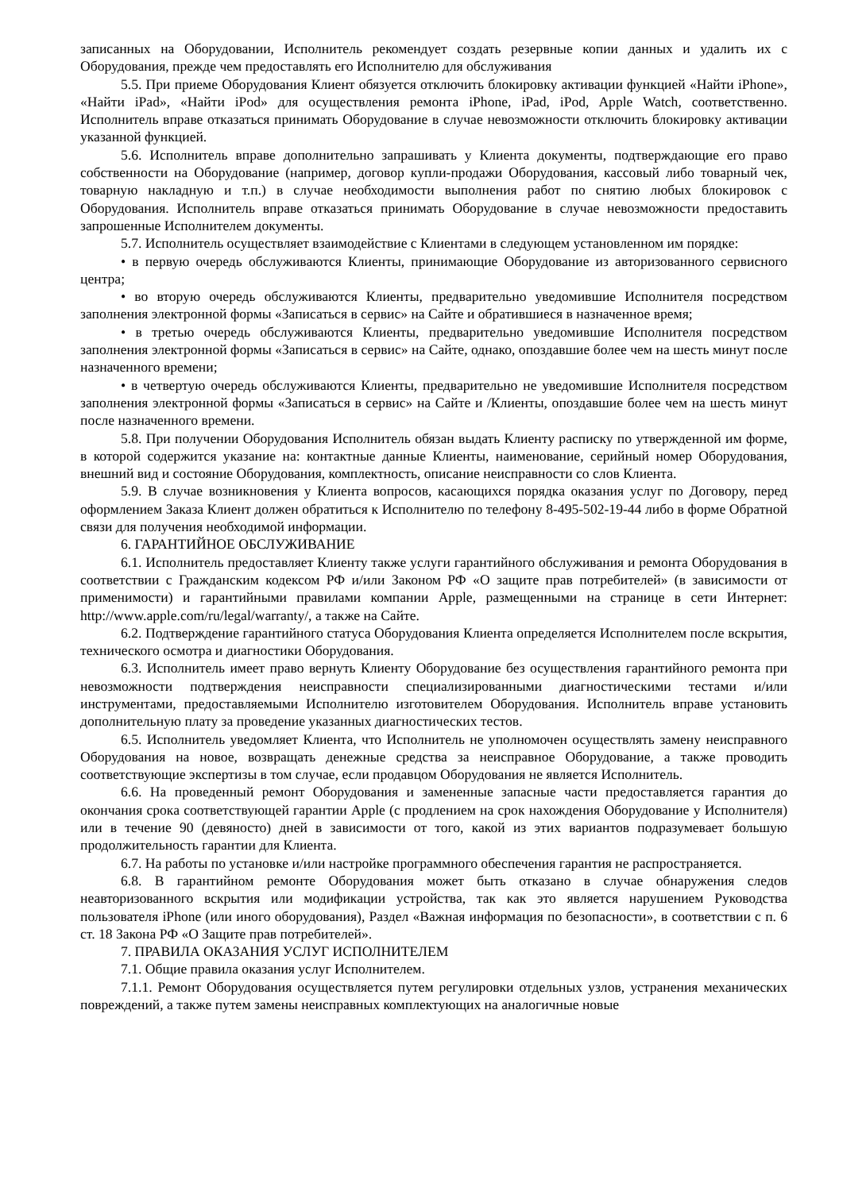записанных на Оборудовании, Исполнитель рекомендует создать резервные копии данных и удалить их с Оборудования, прежде чем предоставлять его Исполнителю для обслуживания
5.5. При приеме Оборудования Клиент обязуется отключить блокировку активации функцией «Найти iPhone», «Найти iPad», «Найти iPod» для осуществления ремонта iPhone, iPad, iPod, Apple Watch, соответственно. Исполнитель вправе отказаться принимать Оборудование в случае невозможности отключить блокировку активации указанной функцией.
5.6. Исполнитель вправе дополнительно запрашивать у Клиента документы, подтверждающие его право собственности на Оборудование (например, договор купли-продажи Оборудования, кассовый либо товарный чек, товарную накладную и т.п.) в случае необходимости выполнения работ по снятию любых блокировок с Оборудования. Исполнитель вправе отказаться принимать Оборудование в случае невозможности предоставить запрошенные Исполнителем документы.
5.7. Исполнитель осуществляет взаимодействие с Клиентами в следующем установленном им порядке:
• в первую очередь обслуживаются Клиенты, принимающие Оборудование из авторизованного сервисного центра;
• во вторую очередь обслуживаются Клиенты, предварительно уведомившие Исполнителя посредством заполнения электронной формы «Записаться в сервис» на Сайте и обратившиеся в назначенное время;
• в третью очередь обслуживаются Клиенты, предварительно уведомившие Исполнителя посредством заполнения электронной формы «Записаться в сервис» на Сайте, однако, опоздавшие более чем на шесть минут после назначенного времени;
• в четвертую очередь обслуживаются Клиенты, предварительно не уведомившие Исполнителя посредством заполнения электронной формы «Записаться в сервис» на Сайте и /Клиенты, опоздавшие более чем на шесть минут после назначенного времени.
5.8. При получении Оборудования Исполнитель обязан выдать Клиенту расписку по утвержденной им форме, в которой содержится указание на: контактные данные Клиенты, наименование, серийный номер Оборудования, внешний вид и состояние Оборудования, комплектность, описание неисправности со слов Клиента.
5.9. В случае возникновения у Клиента вопросов, касающихся порядка оказания услуг по Договору, перед оформлением Заказа Клиент должен обратиться к Исполнителю по телефону 8-495-502-19-44 либо в форме Обратной связи для получения необходимой информации.
6. ГАРАНТИЙНОЕ ОБСЛУЖИВАНИЕ
6.1. Исполнитель предоставляет Клиенту также услуги гарантийного обслуживания и ремонта Оборудования в соответствии с Гражданским кодексом РФ и/или Законом РФ «О защите прав потребителей» (в зависимости от применимости) и гарантийными правилами компании Apple, размещенными на странице в сети Интернет: http://www.apple.com/ru/legal/warranty/, а также на Сайте.
6.2. Подтверждение гарантийного статуса Оборудования Клиента определяется Исполнителем после вскрытия, технического осмотра и диагностики Оборудования.
6.3. Исполнитель имеет право вернуть Клиенту Оборудование без осуществления гарантийного ремонта при невозможности подтверждения неисправности специализированными диагностическими тестами и/или инструментами, предоставляемыми Исполнителю изготовителем Оборудования. Исполнитель вправе установить дополнительную плату за проведение указанных диагностических тестов.
6.5. Исполнитель уведомляет Клиента, что Исполнитель не уполномочен осуществлять замену неисправного Оборудования на новое, возвращать денежные средства за неисправное Оборудование, а также проводить соответствующие экспертизы в том случае, если продавцом Оборудования не является Исполнитель.
6.6. На проведенный ремонт Оборудования и замененные запасные части предоставляется гарантия до окончания срока соответствующей гарантии Apple (с продлением на срок нахождения Оборудование у Исполнителя) или в течение 90 (девяносто) дней в зависимости от того, какой из этих вариантов подразумевает большую продолжительность гарантии для Клиента.
6.7. На работы по установке и/или настройке программного обеспечения гарантия не распространяется.
6.8. В гарантийном ремонте Оборудования может быть отказано в случае обнаружения следов неавторизованного вскрытия или модификации устройства, так как это является нарушением Руководства пользователя iPhone (или иного оборудования), Раздел «Важная информация по безопасности», в соответствии с п. 6 ст. 18 Закона РФ «О Защите прав потребителей».
7. ПРАВИЛА ОКАЗАНИЯ УСЛУГ ИСПОЛНИТЕЛЕМ
7.1. Общие правила оказания услуг Исполнителем.
7.1.1. Ремонт Оборудования осуществляется путем регулировки отдельных узлов, устранения механических повреждений, а также путем замены неисправных комплектующих на аналогичные новые